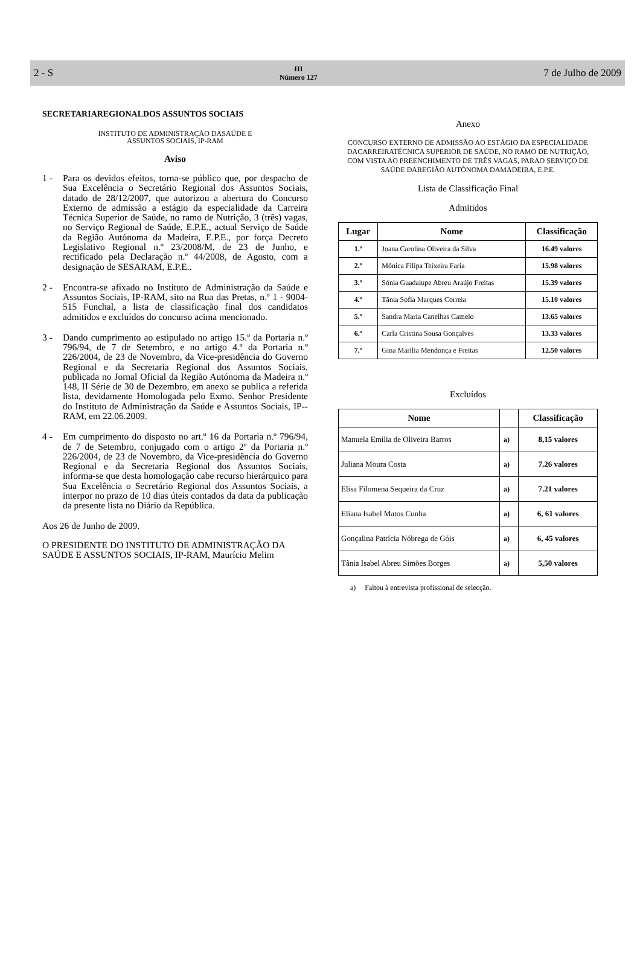2 - S
III
Número 127
7 de Julho de 2009
SECRETARIAREGIONALDOS ASSUNTOS SOCIAIS
INSTITUTO DE ADMINISTRAÇÃO DASAÚDE E
ASSUNTOS SOCIAIS, IP-RAM
Aviso
1 - Para os devidos efeitos, torna-se público que, por despacho de Sua Excelência o Secretário Regional dos Assuntos Sociais, datado de 28/12/2007, que autorizou a abertura do Concurso Externo de admissão a estágio da especialidade da Carreira Técnica Superior de Saúde, no ramo de Nutrição, 3 (três) vagas, no Serviço Regional de Saúde, E.P.E., actual Serviço de Saúde da Região Autónoma da Madeira, E.P.E., por força Decreto Legislativo Regional n.º 23/2008/M, de 23 de Junho, e rectificado pela Declaração n.º 44/2008, de Agosto, com a designação de SESARAM, E.P.E..
2 - Encontra-se afixado no Instituto de Administração da Saúde e Assuntos Sociais, IP-RAM, sito na Rua das Pretas, n.º 1 - 9004-515 Funchal, a lista de classificação final dos candidatos admitidos e excluídos do concurso acima mencionado.
3 - Dando cumprimento ao estipulado no artigo 15.º da Portaria n.º 796/94, de 7 de Setembro, e no artigo 4.º da Portaria n.º 226/2004, de 23 de Novembro, da Vice-presidência do Governo Regional e da Secretaria Regional dos Assuntos Sociais, publicada no Jornal Oficial da Região Autónoma da Madeira n.º 148, II Série de 30 de Dezembro, em anexo se publica a referida lista, devidamente Homologada pelo Exmo. Senhor Presidente do Instituto de Administração da Saúde e Assuntos Sociais, IP--RAM, em 22.06.2009.
4 - Em cumprimento do disposto no art.º 16 da Portaria n.º 796/94, de 7 de Setembro, conjugado com o artigo 2º da Portaria n.º 226/2004, de 23 de Novembro, da Vice-presidência do Governo Regional e da Secretaria Regional dos Assuntos Sociais, informa-se que desta homologação cabe recurso hierárquico para Sua Excelência o Secretário Regional dos Assuntos Sociais, a interpor no prazo de 10 dias úteis contados da data da publicação da presente lista no Diário da República.
Aos 26 de Junho de 2009.
O PRESIDENTE DO INSTITUTO DE ADMINISTRAÇÃO DA SAÚDE E ASSUNTOS SOCIAIS, IP-RAM, Maurício Melim
Anexo
CONCURSO EXTERNO DE ADMISSÃO AO ESTÁGIO DA ESPECIALIDADE DACARREIRATÉCNICA SUPERIOR DE SAÚDE, NO RAMO DE NUTRIÇÃO, COM VISTA AO PREENCHIMENTO DE TRÊS VAGAS, PARAO SERVIÇO DE SAÚDE DAREGIÃO AUTÓNOMA DAMADEIRA, E.P.E.
Lista de Classificação Final
Admitidos
| Lugar | Nome | Classificação |
| --- | --- | --- |
| 1.º | Joana Carolina Oliveira da Silva | 16.49 valores |
| 2.º | Mónica Filipa Teixeira Faria | 15.98 valores |
| 3.º | Sónia Guadalupe Abreu Araújo Freitas | 15.39 valores |
| 4.º | Tânia Sofia Marques Correia | 15.10 valores |
| 5.º | Sandra Maria Canelhas Camelo | 13.65 valores |
| 6.º | Carla Cristina Sousa Gonçalves | 13.33 valores |
| 7.º | Gina Marília Mendonça e Freitas | 12.50 valores |
Excluídos
| Nome | | Classificação |
| --- | --- | --- |
| Manuela Emília de Oliveira Barros | a) | 8,15 valores |
| Juliana Moura Costa | a) | 7.26 valores |
| Elisa Filomena Sequeira da Cruz | a) | 7.21 valores |
| Eliana Isabel Matos Cunha | a) | 6, 61 valores |
| Gonçalina Patrícia Nóbrega de Góis | a) | 6, 45 valores |
| Tânia Isabel Abreu Simões Borges | a) | 5,50 valores |
a) Faltou à entrevista profissional de selecção.